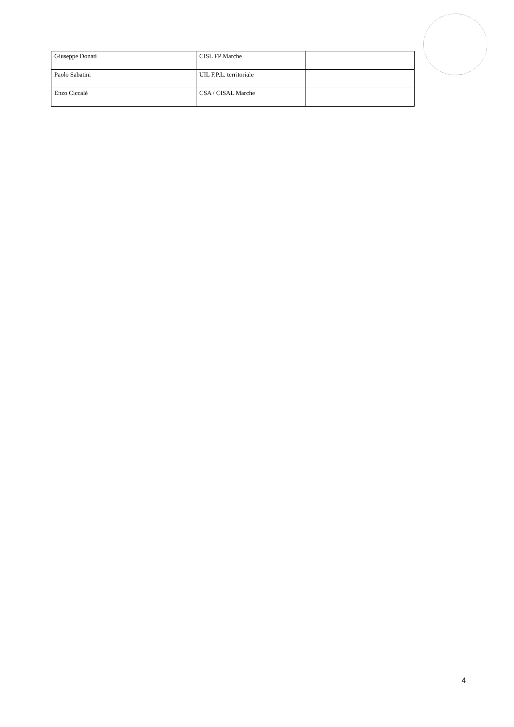| Giuseppe Donati | CISL FP Marche | |
| Paolo Sabatini | UIL F.P.L. territoriale | |
| Enzo Ciccalé | CSA / CISAL Marche | |
4